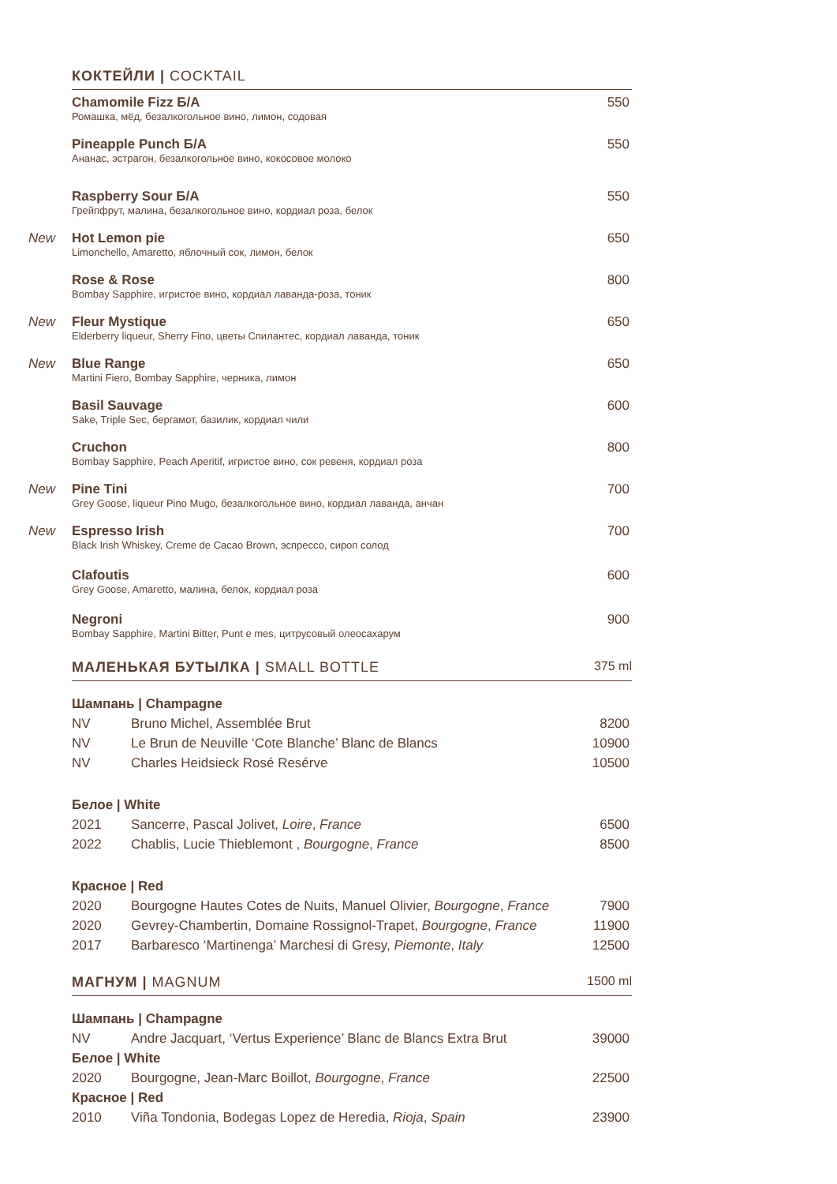КОКТЕЙЛИ | COCKTAIL
Chamomile Fizz Б/А
Ромашка, мёд, безалкогольное вино, лимон, содовая
550
Pineapple Punch Б/А
Ананас, эстрагон, безалкогольное вино, кокосовое молоко
550
Raspberry Sour Б/А
Грейпфрут, малина, безалкогольное вино, кордиал роза, белок
550
New
Hot Lemon pie
Limonchello, Amaretto, яблочный сок, лимон, белок
650
Rose & Rose
Bombay Sapphire, игристое вино, кордиал лаванда-роза, тоник
800
New
Fleur Mystique
Elderberry liqueur, Sherry Fino, цветы Спилантес, кордиал лаванда, тоник
650
New
Blue Range
Martini Fiero, Bombay Sapphire, черника, лимон
650
Basil Sauvage
Sake, Triple Sec, бергамот, базилик, кордиал чили
600
Cruchon
Bombay Sapphire, Peach Aperitif, игристое вино, сок ревеня, кордиал роза
800
New
Pine Tini
Grey Goose, liqueur Pino Mugo, безалкогольное вино, кордиал лаванда, анчан
700
New
Espresso Irish
Black Irish Whiskey, Creme de Cacao Brown, эспрессо, сироп солод
700
Clafoutis
Grey Goose, Amaretto, малина, белок, кордиал роза
600
Negroni
Bombay Sapphire, Martini Bitter, Punt e mes, цитрусовый олеосахарум
900
МАЛЕНЬКАЯ БУТЫЛКА | SMALL BOTTLE 375 ml
| Шампань / Champagne | | |
| NV | Bruno Michel, Assemblée Brut | 8200 |
| NV | Le Brun de Neuville ‘Cote Blanche’ Blanc de Blancs | 10900 |
| NV | Charles Heidsieck Rosé Resérve | 10500 |
| Белое / White | | |
| 2021 | Sancerre, Pascal Jolivet, Loire , France | 6500 |
| 2022 | Chablis, Lucie Thieblemont , Bourgogne , France | 8500 |
| Красное / Red | | |
| 2020 | Bourgogne Hautes Cotes de Nuits, Manuel Olivier, Bourgogne , France | 7900 |
| 2020 | Gevrey-Chambertin, Domaine Rossignol-Trapet, Bourgogne , France | 11900 |
| 2017 | Barbaresco ‘Martinenga’ Marchesi di Gresy, Piemonte , Italy | 12500 |
МАГНУМ | MAGNUM 1500 ml
| Шампань / Champagne | | |
| NV | Andre Jacquart, ‘Vertus Experience’ Blanc de Blancs Extra Brut | 39000 |
| Белое / White | | |
| 2020 | Bourgogne, Jean-Marc Boillot, Bourgogne , France | 22500 |
| Красное / Red | | |
| 2010 | Viña Tondonia, Bodegas Lopez de Heredia, Rioja , Spain | 23900 |